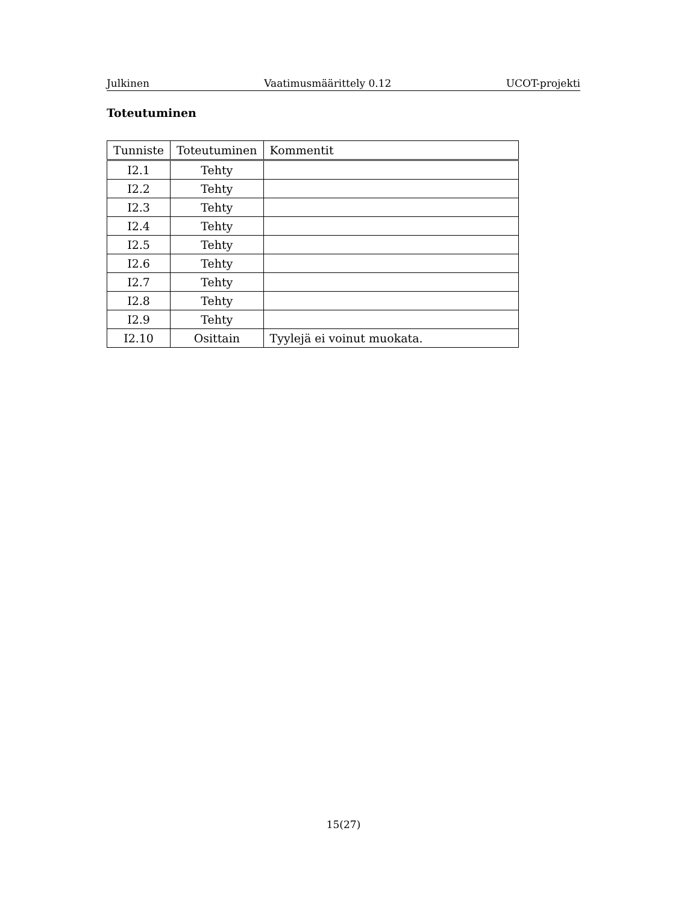Julkinen Vaatimusmäärittely 0.12 UCOT-projekti
Toteutuminen
| Tunniste | Toteutuminen | Kommentit |
| --- | --- | --- |
| I2.1 | Tehty | |
| I2.2 | Tehty | |
| I2.3 | Tehty | |
| I2.4 | Tehty | |
| I2.5 | Tehty | |
| I2.6 | Tehty | |
| I2.7 | Tehty | |
| I2.8 | Tehty | |
| I2.9 | Tehty | |
| I2.10 | Osittain | Tyylejä ei voinut muokata. |
15(27)